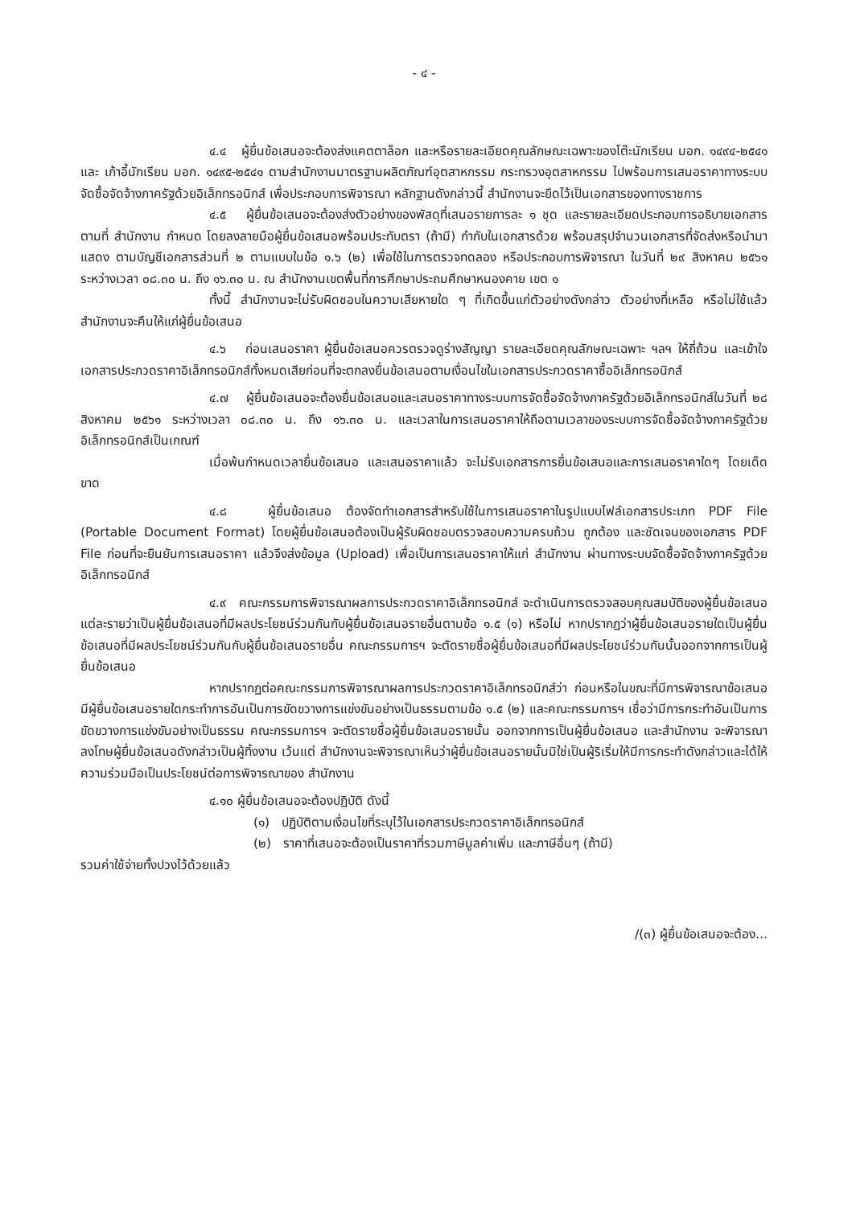- ๔ -
๔.๔ ผู้ยื่นข้อเสนอจะต้องส่งแคตตาล็อก และหรือรายละเอียดคุณลักษณะเฉพาะของโต๊ะนักเรียน มอก. ๑๔๙๔-๒๕๔๑ และ เก้าอี้นักเรียน มอก. ๑๔๙๕-๒๕๔๑ ตามสำนักงานมาตรฐานผลิตภัณฑ์อุตสาหกรรม กระทรวงอุตสาหกรรม ไปพร้อมการเสนอราคาทางระบบจัดซื้อจัดจ้างภาครัฐด้วยอิเล็กทรอนิกส์ เพื่อประกอบการพิจารณา หลักฐานดังกล่าวนี้ สำนักงานจะยึดไว้เป็นเอกสารของทางราชการ
๔.๕ ผู้ยื่นข้อเสนอจะต้องส่งตัวอย่างของพัสดุที่เสนอรายการละ ๑ ชุด และรายละเอียดประกอบการอธิบายเอกสารตามที่ สำนักงาน กำหนด โดยลงลายมือผู้ยื่นข้อเสนอพร้อมประทับตรา (ถ้ามี) กำกับในเอกสารด้วย พร้อมสรุปจำนวนเอกสารที่จัดส่งหรือนำมาแสดง ตามบัญชีเอกสารส่วนที่ ๒ ตามแบบในข้อ ๑.๖ (๒) เพื่อใช้ในการตรวจทดลอง หรือประกอบการพิจารณา ในวันที่ ๒๙ สิงหาคม ๒๕๖๑ ระหว่างเวลา ๐๘.๓๐ น. ถึง ๑๖.๓๐ น. ณ สำนักงานเขตพื้นที่การศึกษาประถมศึกษาหนองคาย เขต ๑
ทั้งนี้ สำนักงานจะไม่รับผิดชอบในความเสียหายใด ๆ ที่เกิดขึ้นแก่ตัวอย่างดังกล่าว ตัวอย่างที่เหลือ หรือไม่ใช้แล้ว สำนักงานจะคืนให้แก่ผู้ยื่นข้อเสนอ
๔.๖ ก่อนเสนอราคา ผู้ยื่นข้อเสนอควรตรวจดูร่างสัญญา รายละเอียดคุณลักษณะเฉพาะ ฯลฯ ให้ถี่ถ้วน และเข้าใจเอกสารประกวดราคาอิเล็กทรอนิกส์ทั้งหมดเสียก่อนที่จะตกลงยื่นข้อเสนอตามเงื่อนไขในเอกสารประกวดราคาซื้ออิเล็กทรอนิกส์
๔.๗ ผู้ยื่นข้อเสนอจะต้องยื่นข้อเสนอและเสนอราคาทางระบบการจัดซื้อจัดจ้างภาครัฐด้วยอิเล็กทรอนิกส์ในวันที่ ๒๘ สิงหาคม ๒๕๖๑ ระหว่างเวลา ๐๘.๓๐ น. ถึง ๑๖.๓๐ น. และเวลาในการเสนอราคาให้ถือตามเวลาของระบบการจัดซื้อจัดจ้างภาครัฐด้วยอิเล็กทรอนิกส์เป็นเกณฑ์
เมื่อพ้นกำหนดเวลายื่นข้อเสนอ และเสนอราคาแล้ว จะไม่รับเอกสารการยื่นข้อเสนอและการเสนอราคาใดๆ โดยเด็ดขาด
๔.๘ ผู้ยื่นข้อเสนอ ต้องจัดทำเอกสารสำหรับใช้ในการเสนอราคาในรูปแบบไฟล์เอกสารประเภท PDF File (Portable Document Format) โดยผู้ยื่นข้อเสนอต้องเป็นผู้รับผิดชอบตรวจสอบความครบถ้วน ถูกต้อง และชัดเจนของเอกสาร PDF File ก่อนที่จะยืนยันการเสนอราคา แล้วจึงส่งข้อมูล (Upload) เพื่อเป็นการเสนอราคาให้แก่ สำนักงาน ผ่านทางระบบจัดซื้อจัดจ้างภาครัฐด้วยอิเล็กทรอนิกส์
๔.๙ คณะกรรมการพิจารณาผลการประกวดราคาอิเล็กทรอนิกส์ จะดำเนินการตรวจสอบคุณสมบัติของผู้ยื่นข้อเสนอแต่ละรายว่าเป็นผู้ยื่นข้อเสนอที่มีผลประโยชน์ร่วมกันกับผู้ยื่นข้อเสนอรายอื่นตามข้อ ๑.๕ (๑) หรือไม่ หากปรากฏว่าผู้ยื่นข้อเสนอรายใดเป็นผู้ยื่นข้อเสนอที่มีผลประโยชน์ร่วมกันกับผู้ยื่นข้อเสนอรายอื่น คณะกรรมการฯ จะตัดรายชื่อผู้ยื่นข้อเสนอที่มีผลประโยชน์ร่วมกันนั้นออกจากการเป็นผู้ยื่นข้อเสนอ
หากปรากฏต่อคณะกรรมการพิจารณาผลการประกวดราคาอิเล็กทรอนิกส์ว่า ก่อนหรือในขณะที่มีการพิจารณาข้อเสนอ มีผู้ยื่นข้อเสนอรายใดกระทำการอันเป็นการขัดขวางการแข่งขันอย่างเป็นธรรมตามข้อ ๑.๕ (๒) และคณะกรรมการฯ เชื่อว่ามีการกระทำอันเป็นการขัดขวางการแข่งขันอย่างเป็นธรรม คณะกรรมการฯ จะตัดรายชื่อผู้ยื่นข้อเสนอรายนั้น ออกจากการเป็นผู้ยื่นข้อเสนอ และสำนักงาน จะพิจารณาลงโทษผู้ยื่นข้อเสนอดังกล่าวเป็นผู้ทิ้งงาน เว้นแต่ สำนักงานจะพิจารณาเห็นว่าผู้ยื่นข้อเสนอรายนั้นมิใช่เป็นผู้ริเริ่มให้มีการกระทำดังกล่าวและได้ให้ความร่วมมือเป็นประโยชน์ต่อการพิจารณาของ สำนักงาน
๔.๑๐ ผู้ยื่นข้อเสนอจะต้องปฏิบัติ ดังนี้
(๑) ปฏิบัติตามเงื่อนไขที่ระบุไว้ในเอกสารประกวดราคาอิเล็กทรอนิกส์
(๒) ราคาที่เสนอจะต้องเป็นราคาที่รวมภาษีมูลค่าเพิ่ม และภาษีอื่นๆ (ถ้ามี)
รวมค่าใช้จ่ายทั้งปวงไว้ด้วยแล้ว
/(๓) ผู้ยื่นข้อเสนอจะต้อง...